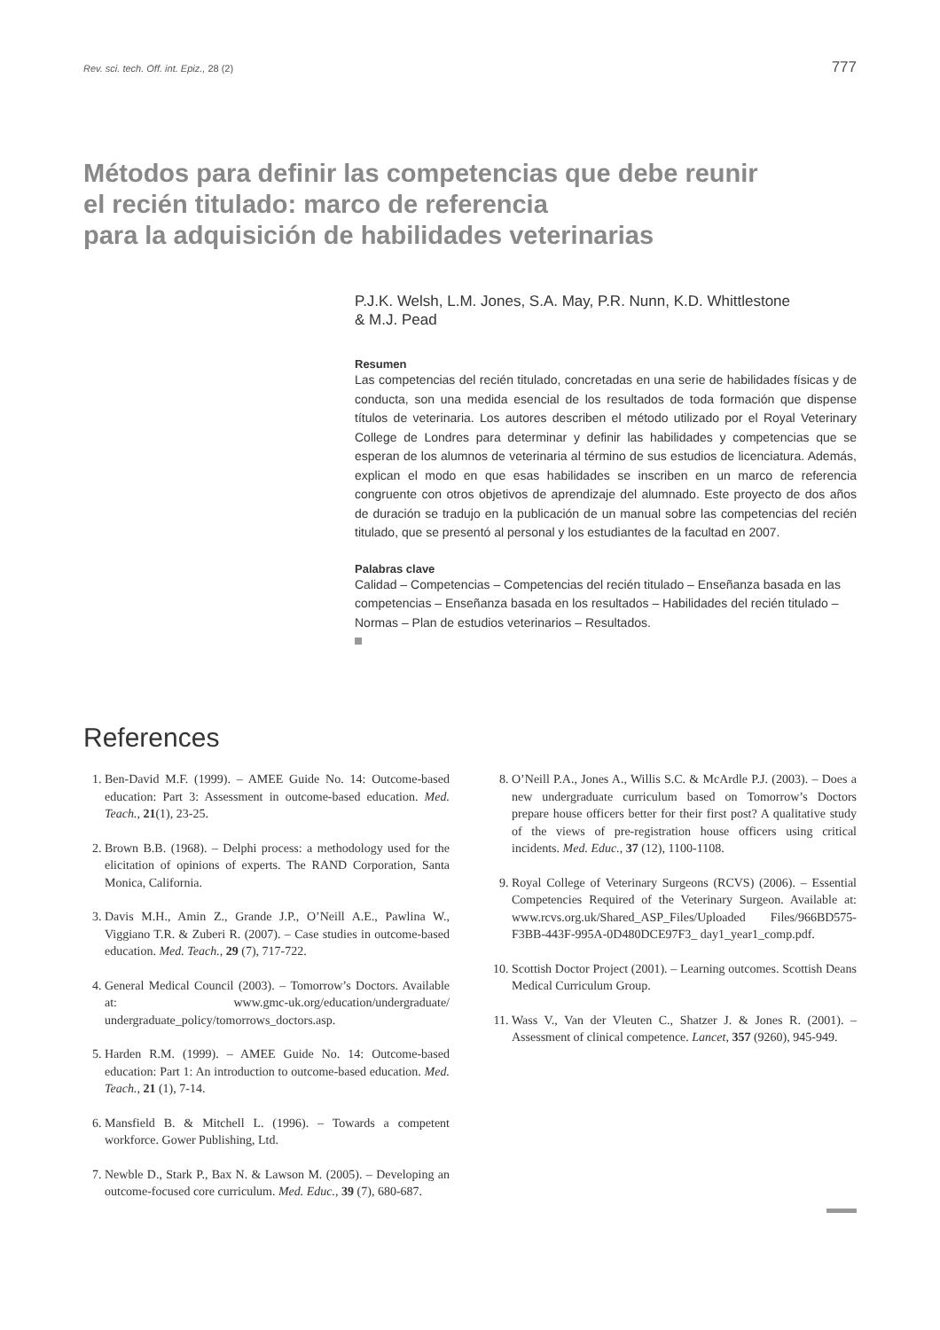Rev. sci. tech. Off. int. Epiz., 28 (2) 777
Métodos para definir las competencias que debe reunir
el recién titulado: marco de referencia
para la adquisición de habilidades veterinarias
P.J.K. Welsh, L.M. Jones, S.A. May, P.R. Nunn, K.D. Whittlestone
& M.J. Pead
Resumen
Las competencias del recién titulado, concretadas en una serie de habilidades físicas y de conducta, son una medida esencial de los resultados de toda formación que dispense títulos de veterinaria. Los autores describen el método utilizado por el Royal Veterinary College de Londres para determinar y definir las habilidades y competencias que se esperan de los alumnos de veterinaria al término de sus estudios de licenciatura. Además, explican el modo en que esas habilidades se inscriben en un marco de referencia congruente con otros objetivos de aprendizaje del alumnado. Este proyecto de dos años de duración se tradujo en la publicación de un manual sobre las competencias del recién titulado, que se presentó al personal y los estudiantes de la facultad en 2007.
Palabras clave
Calidad – Competencias – Competencias del recién titulado – Enseñanza basada en las competencias – Enseñanza basada en los resultados – Habilidades del recién titulado – Normas – Plan de estudios veterinarios – Resultados.
References
1. Ben-David M.F. (1999). – AMEE Guide No. 14: Outcome-based education: Part 3: Assessment in outcome-based education. Med. Teach., 21(1), 23-25.
2. Brown B.B. (1968). – Delphi process: a methodology used for the elicitation of opinions of experts. The RAND Corporation, Santa Monica, California.
3. Davis M.H., Amin Z., Grande J.P., O’Neill A.E., Pawlina W., Viggiano T.R. & Zuberi R. (2007). – Case studies in outcome-based education. Med. Teach., 29 (7), 717-722.
4. General Medical Council (2003). – Tomorrow’s Doctors. Available at: www.gmc-uk.org/education/undergraduate/ undergraduate_policy/tomorrows_doctors.asp.
5. Harden R.M. (1999). – AMEE Guide No. 14: Outcome-based education: Part 1: An introduction to outcome-based education. Med. Teach., 21 (1), 7-14.
6. Mansfield B. & Mitchell L. (1996). – Towards a competent workforce. Gower Publishing, Ltd.
7. Newble D., Stark P., Bax N. & Lawson M. (2005). – Developing an outcome-focused core curriculum. Med. Educ., 39 (7), 680-687.
8. O’Neill P.A., Jones A., Willis S.C. & McArdle P.J. (2003). – Does a new undergraduate curriculum based on Tomorrow’s Doctors prepare house officers better for their first post? A qualitative study of the views of pre-registration house officers using critical incidents. Med. Educ., 37 (12), 1100-1108.
9. Royal College of Veterinary Surgeons (RCVS) (2006). – Essential Competencies Required of the Veterinary Surgeon. Available at: www.rcvs.org.uk/Shared_ASP_Files/Uploaded Files/966BD575-F3BB-443F-995A-0D480DCE97F3_ day1_year1_comp.pdf.
10. Scottish Doctor Project (2001). – Learning outcomes. Scottish Deans Medical Curriculum Group.
11. Wass V., Van der Vleuten C., Shatzer J. & Jones R. (2001). – Assessment of clinical competence. Lancet, 357 (9260), 945-949.